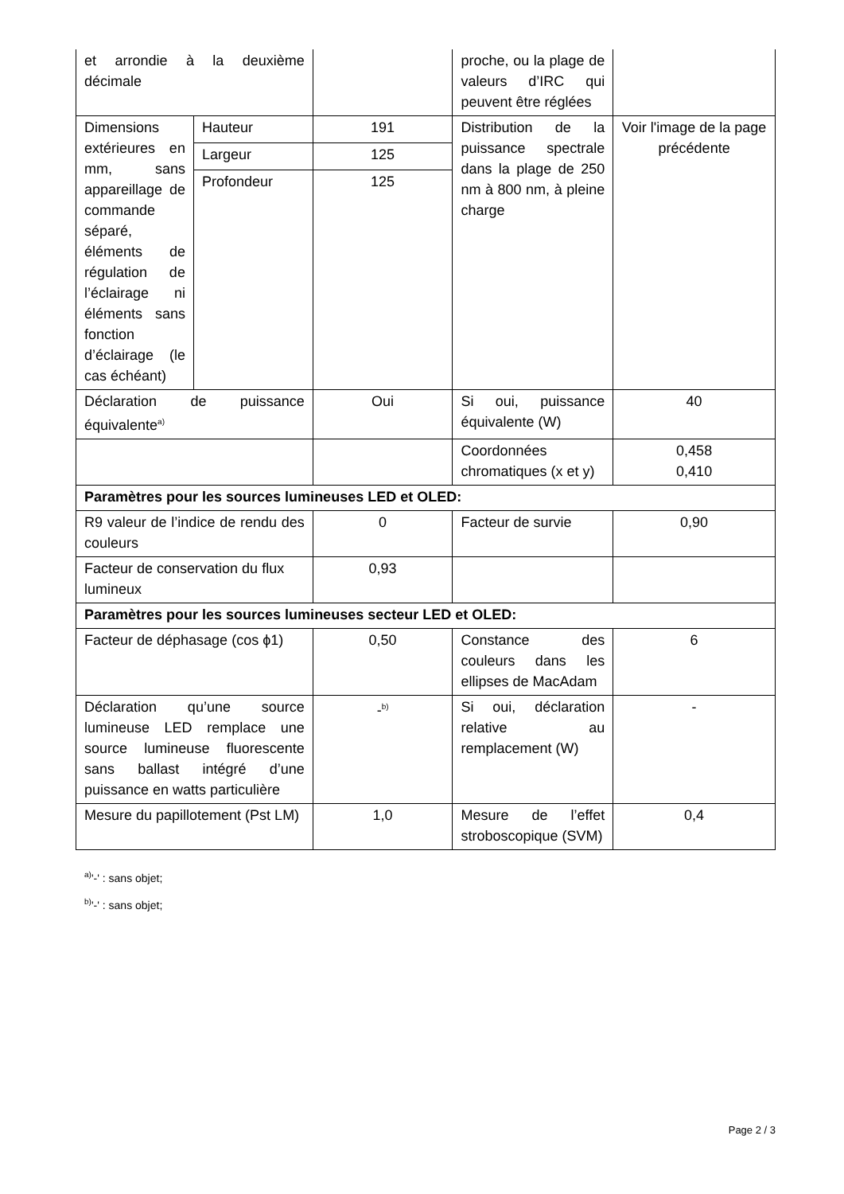| et arrondie à la deuxième décimale | | | proche, ou la plage de valeurs d’IRC qui peuvent être réglées | |
| Dimensions extérieures en mm, sans appareillage de commande séparé, éléments de régulation de l’éclairage ni éléments sans fonction d’éclairage (le cas échéant) | Hauteur | 191 | Distribution de la puissance spectrale dans la plage de 250 nm à 800 nm, à pleine charge | Voir l'image de la page précédente |
| | Largeur | 125 | | |
| | Profondeur | 125 | | |
| Déclaration de puissance équivalente<sup>a)</sup> | | Oui | Si oui, puissance équivalente (W) | 40 |
| | | | Coordonnées chromatiques (x et y) | 0,458 0,410 |
| Paramètres pour les sources lumineuses LED et OLED: | | | | |
| R9 valeur de l’indice de rendu des couleurs | | 0 | Facteur de survie | 0,90 |
| Facteur de conservation du flux lumineux | | 0,93 | | |
| Paramètres pour les sources lumineuses secteur LED et OLED: | | | | |
| Facteur de déphasage (cos ϕ1) | | 0,50 | Constance des couleurs dans les ellipses de MacAdam | 6 |
| Déclaration qu’une source lumineuse LED remplace une source lumineuse fluorescente sans ballast intégré d’une puissance en watts particulière | | -<sup>b)</sup> | Si oui, déclaration relative au remplacement (W) | - |
| Mesure du papillotement (Pst LM) | | 1,0 | Mesure de l’effet stroboscopique (SVM) | 0,4 |
<sup>a)</sup> '-' : sans objet;
<sup>b)</sup> '-' : sans objet;
Page 2 / 3